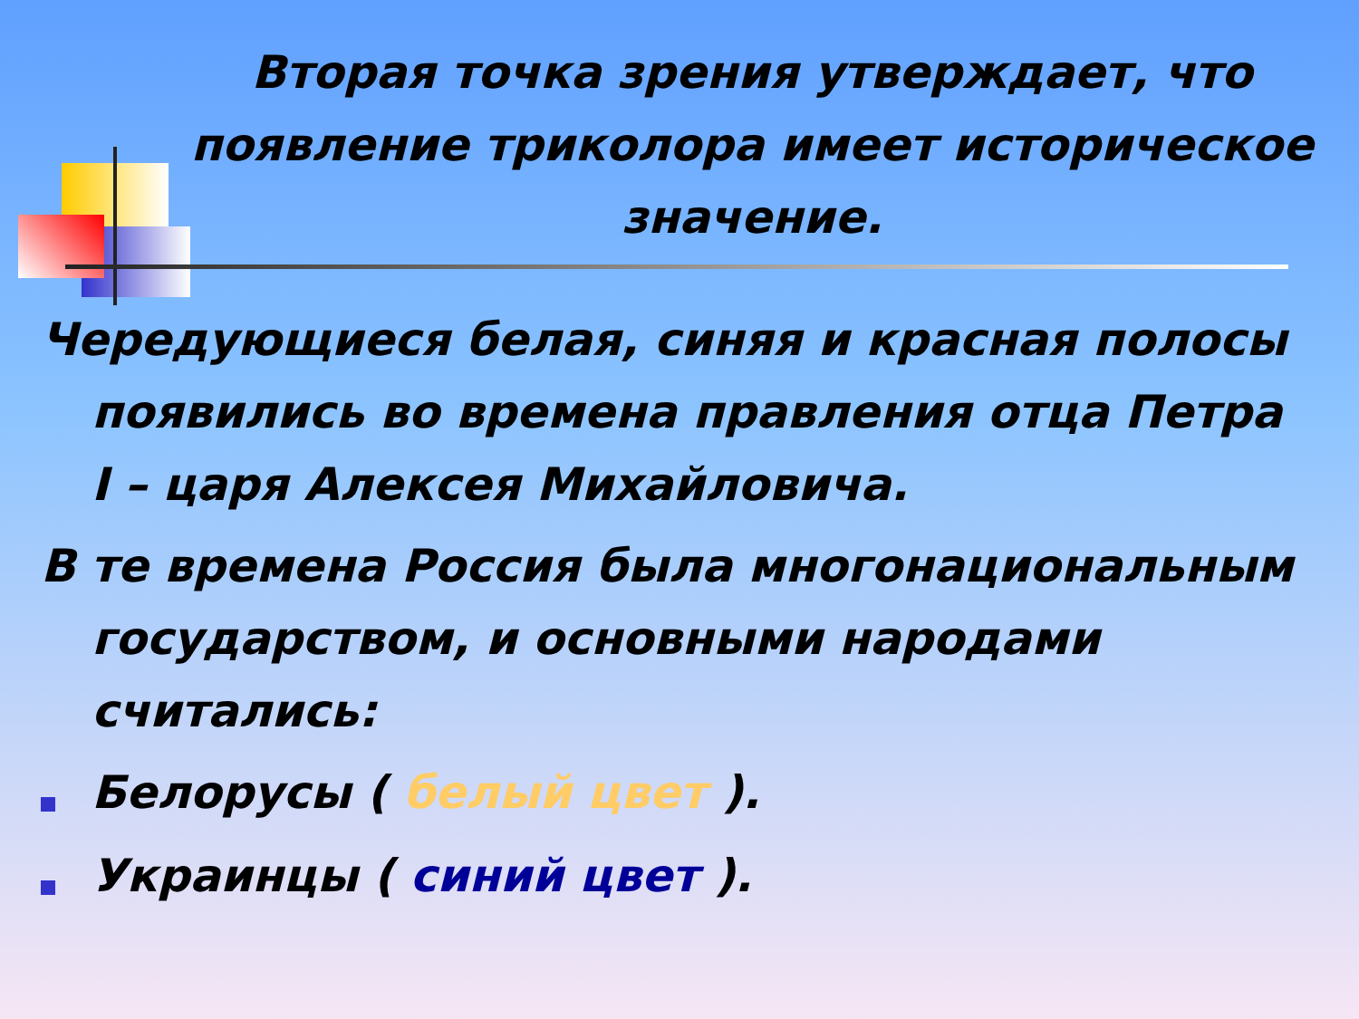Вторая точка зрения утверждает, что появление триколора имеет историческое значение.
Чередующиеся белая, синяя и красная полосы появились во времена правления отца Петра I – царя Алексея Михайловича.
В те времена Россия была многонациональным государством, и основными народами считались:
Белорусы ( белый цвет ).
Украинцы ( синий цвет ).